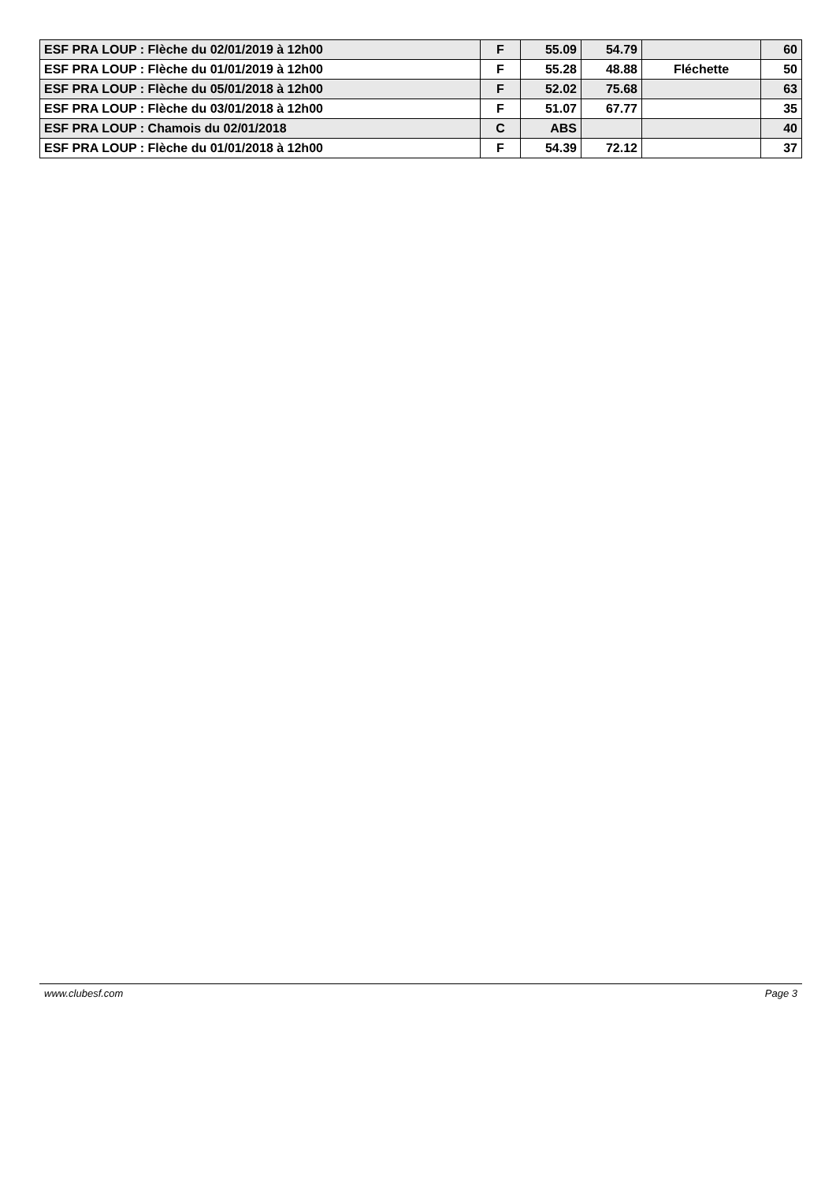| ESF PRA LOUP : Flèche du 02/01/2019 à 12h00 | F | 55.09 | 54.79 | | 60 |
| ESF PRA LOUP : Flèche du 01/01/2019 à 12h00 | F | 55.28 | 48.88 | Fléchette | 50 |
| ESF PRA LOUP : Flèche du 05/01/2018 à 12h00 | F | 52.02 | 75.68 | | 63 |
| ESF PRA LOUP : Flèche du 03/01/2018 à 12h00 | F | 51.07 | 67.77 | | 35 |
| ESF PRA LOUP : Chamois du 02/01/2018 | C | ABS | | | 40 |
| ESF PRA LOUP : Flèche du 01/01/2018 à 12h00 | F | 54.39 | 72.12 | | 37 |
www.clubesf.com Page 3